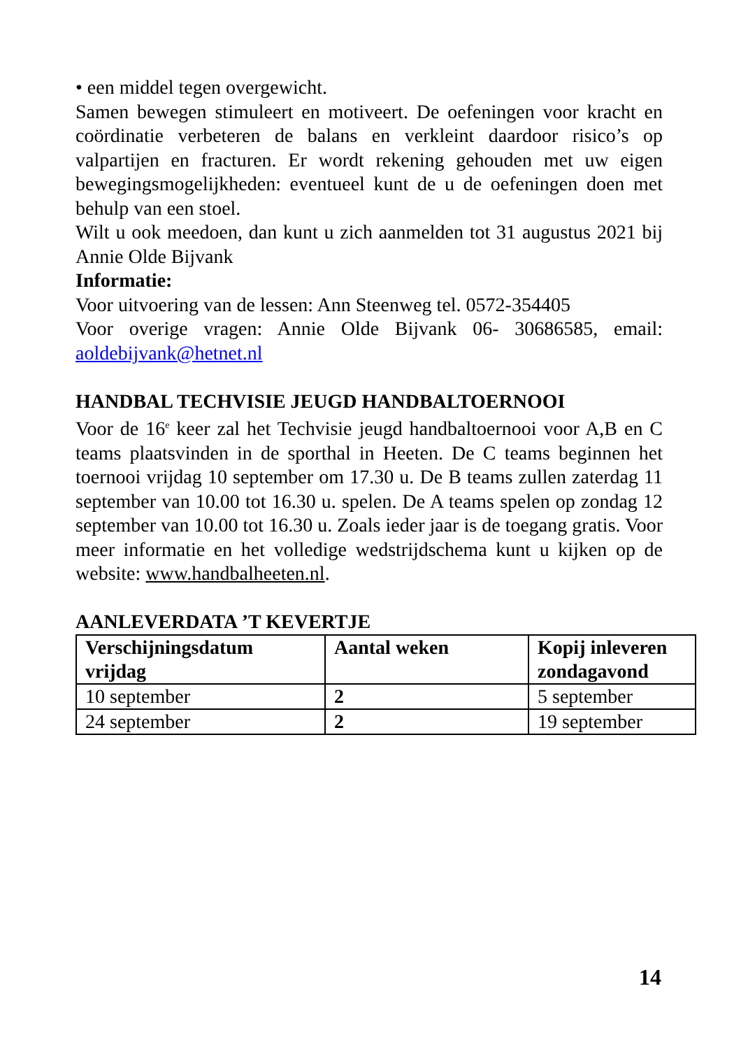• een middel tegen overgewicht.
Samen bewegen stimuleert en motiveert. De oefeningen voor kracht en coördinatie verbeteren de balans en verkleint daardoor risico’s op valpartijen en fracturen. Er wordt rekening gehouden met uw eigen bewegingsmogelijkheden: eventueel kunt de u de oefeningen doen met behulp van een stoel.
Wilt u ook meedoen, dan kunt u zich aanmelden tot 31 augustus 2021 bij Annie Olde Bijvank
Informatie:
Voor uitvoering van de lessen: Ann Steenweg tel. 0572-354405
Voor overige vragen: Annie Olde Bijvank 06- 30686585, email: aoldebijvank@hetnet.nl
HANDBAL TECHVISIE JEUGD HANDBALTOERNOOI
Voor de 16<sup>e</sup> keer zal het Techvisie jeugd handbaltoernooi voor A,B en C teams plaatsvinden in de sporthal in Heeten. De C teams beginnen het toernooi vrijdag 10 september om 17.30 u. De B teams zullen zaterdag 11 september van 10.00 tot 16.30 u. spelen. De A teams spelen op zondag 12 september van 10.00 tot 16.30 u. Zoals ieder jaar is de toegang gratis. Voor meer informatie en het volledige wedstrijdschema kunt u kijken op de website: www.handbalheeten.nl.
AANLEVERDATA ’T KEVERTJE
| Verschijningsdatum vrijdag | Aantal weken | Kopij inleveren zondagavond |
| 10 september | 2 | 5 september |
| 24 september | 2 | 19 september |
14